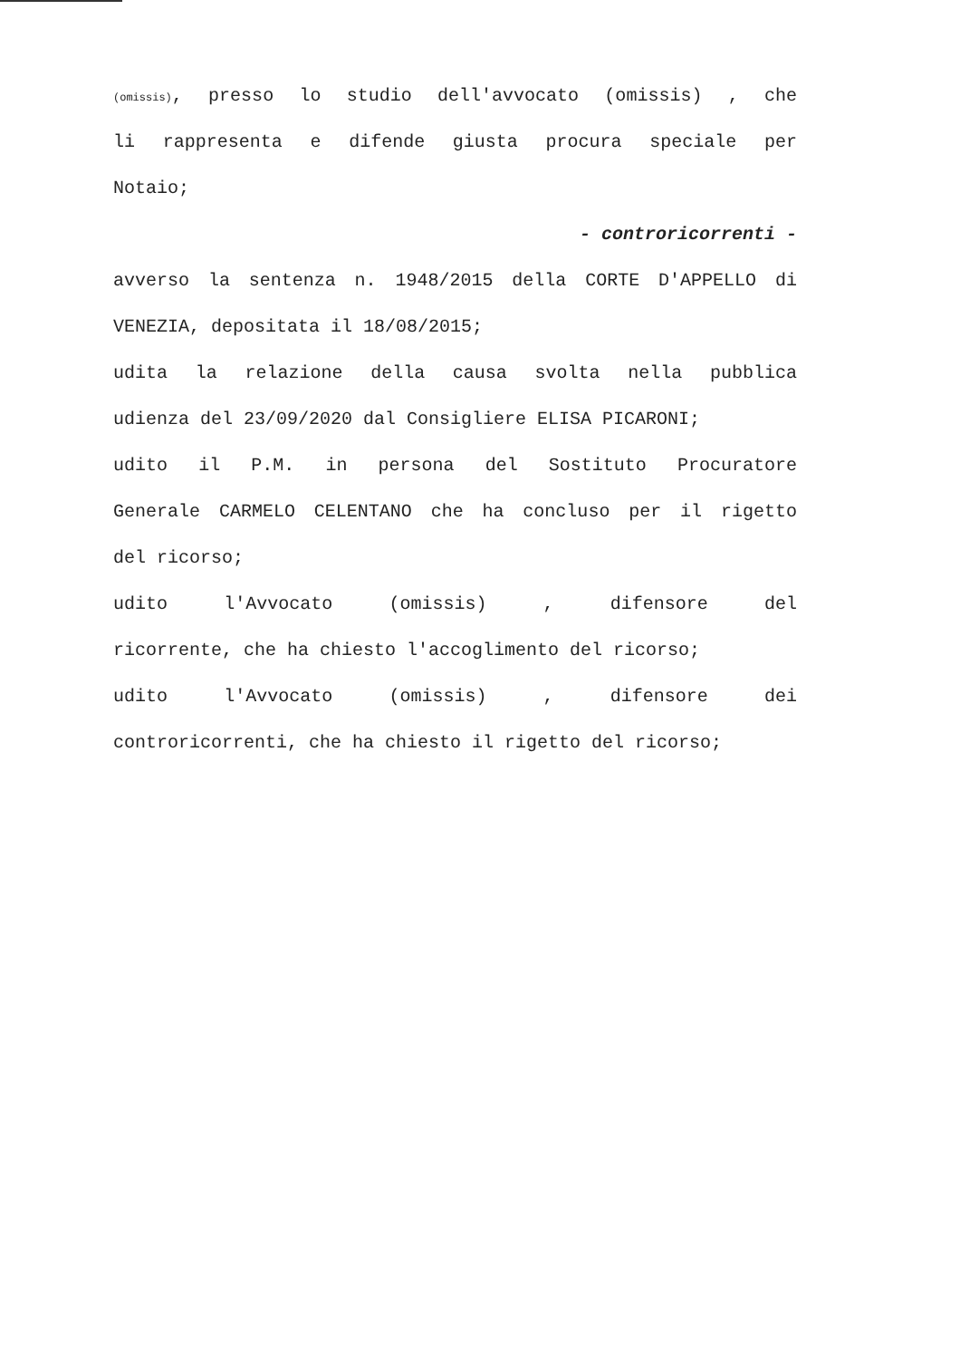(omissis), presso lo studio dell'avvocato (omissis) , che
li rappresenta e difende giusta procura speciale per
Notaio;
- controricorrenti -
avverso la sentenza n. 1948/2015 della CORTE D'APPELLO di
VENEZIA, depositata il 18/08/2015;
udita la relazione della causa svolta nella pubblica
udienza del 23/09/2020 dal Consigliere ELISA PICARONI;
udito il P.M. in persona del Sostituto Procuratore
Generale CARMELO CELENTANO che ha concluso per il rigetto
del ricorso;
udito l'Avvocato (omissis) , difensore del
ricorrente, che ha chiesto l'accoglimento del ricorso;
udito l'Avvocato (omissis) , difensore dei
controricorrenti, che ha chiesto il rigetto del ricorso;